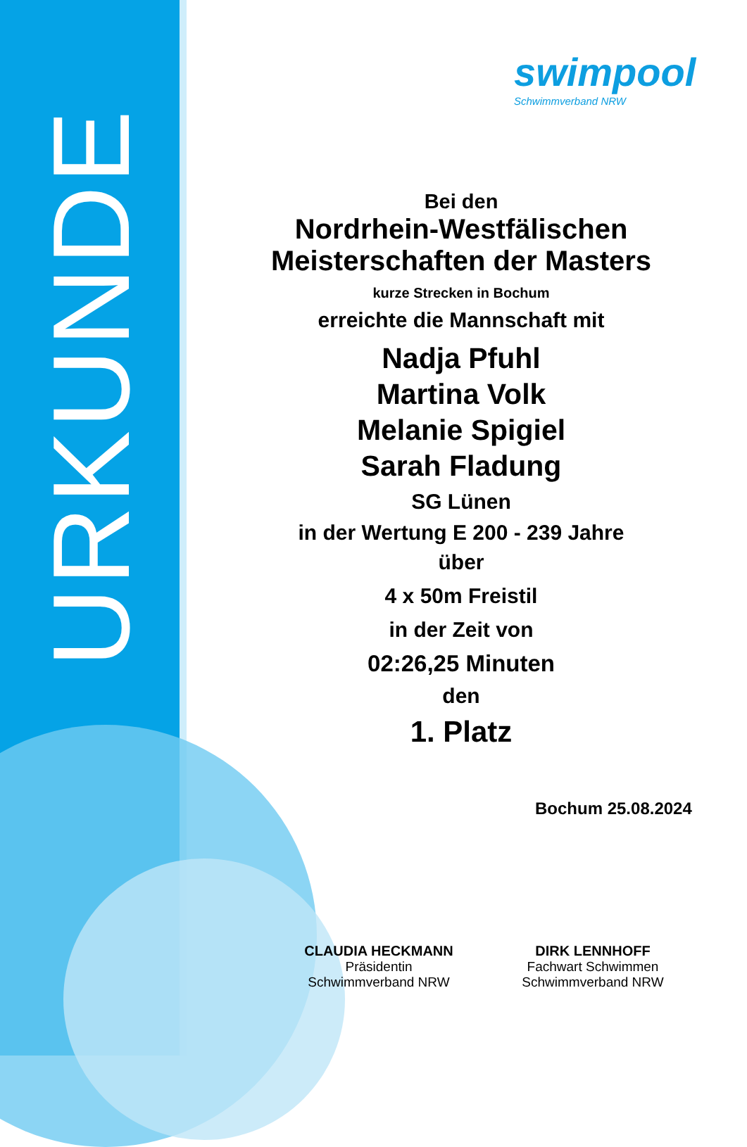URKUNDE
swimpool
Schwimmverband NRW
Bei den
Nordrhein-Westfälischen
Meisterschaften der Masters
kurze Strecken in Bochum
erreichte die Mannschaft mit
Nadja Pfuhl
Martina Volk
Melanie Spigiel
Sarah Fladung
SG Lünen
in der Wertung E 200 - 239 Jahre
über
4 x 50m Freistil
in der Zeit von
02:26,25 Minuten
den
1. Platz
Bochum 25.08.2024
CLAUDIA HECKMANN
Präsidentin
Schwimmverband NRW
DIRK LENNHOFF
Fachwart Schwimmen
Schwimmverband NRW